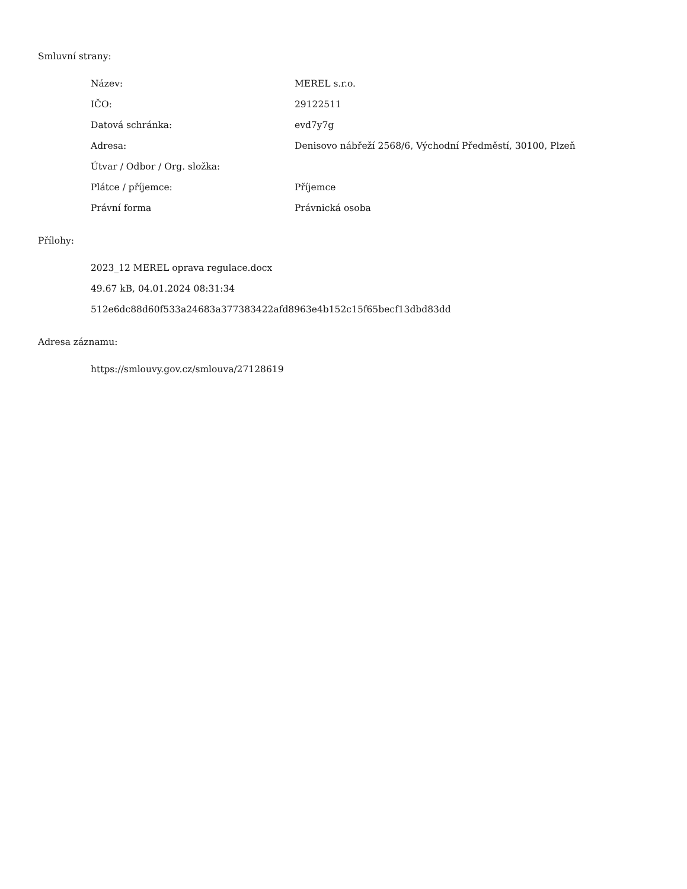Smluvní strany:
| Název: | MEREL s.r.o. |
| IČO: | 29122511 |
| Datová schránka: | evd7y7g |
| Adresa: | Denisovo nábřeží 2568/6, Východní Předměstí, 30100, Plzeň |
| Útvar / Odbor / Org. složka: | |
| Plátce / příjemce: | Příjemce |
| Právní forma | Právnická osoba |
Přílohy:
2023_12 MEREL oprava regulace.docx
49.67 kB, 04.01.2024 08:31:34
512e6dc88d60f533a24683a377383422afd8963e4b152c15f65becf13dbd83dd
Adresa záznamu:
https://smlouvy.gov.cz/smlouva/27128619